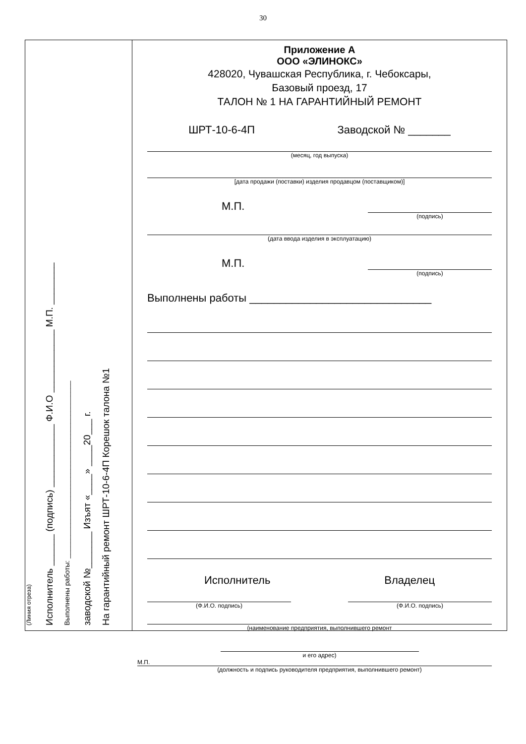30
(Линия отреза)
Исполнитель ______ (подпись) ____________ Ф.И.О ____________ М.П. ________
Выполнены работы: ______________________________________________
заводской №_______ Изъят «____» ____20___ г.
На гарантийный ремонт ШРТ-10-6-4П Корешок талона №1
Приложение А
ООО «ЭЛИНОКС»
428020, Чувашская Республика, г. Чебоксары,
Базовый проезд, 17
ТАЛОН № 1 НА ГАРАНТИЙНЫЙ РЕМОНТ
ШРТ-10-6-4П Заводской № _______
(месяц, год выпуска)
[дата продажи (поставки) изделия продавцом (поставщиком)]
М.П. (подпись)
(дата ввода изделия в эксплуатацию)
М.П. (подпись)
Выполнены работы ______________________________
Исполнитель Владелец
(Ф.И.О. подпись) (Ф.И.О. подпись)
(наименование предприятия, выполнившего ремонт
и его адрес)
М.П.
(должность и подпись руководителя предприятия, выполнившего ремонт)